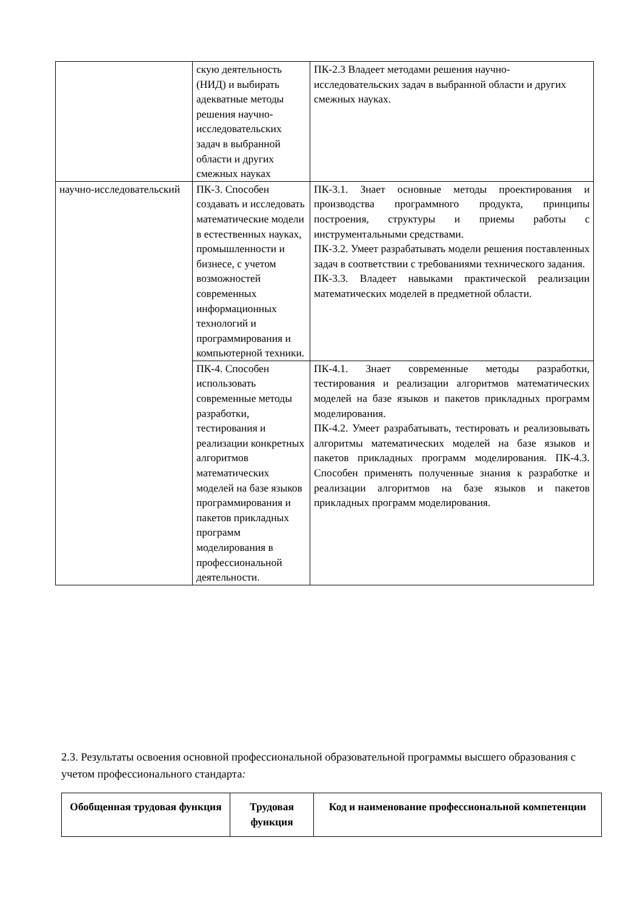| | скую деятельность (НИД) и выбирать адекватные методы решения научно-исследовательских задач в выбранной области и других смежных науках | ПК-2.3 Владеет методами решения научно-исследовательских задач в выбранной области и других смежных науках. |
| научно-исследовательский | ПК-3. Способен создавать и исследовать математические модели в естественных науках, промышленности и бизнесе, с учетом возможностей современных информационных технологий и программирования и компьютерной техники. | ПК-3.1. Знает основные методы проектирования и производства программного продукта, принципы построения, структуры и приемы работы с инструментальными средствами. ПК-3.2. Умеет разрабатывать модели решения поставленных задач в соответствии с требованиями технического задания. ПК-3.3. Владеет навыками практической реализации математических моделей в предметной области. |
| | ПК-4. Способен использовать современные методы разработки, тестирования и реализации конкретных алгоритмов математических моделей на базе языков программирования и пакетов прикладных программ моделирования в профессиональной деятельности. | ПК-4.1. Знает современные методы разработки, тестирования и реализации алгоритмов математических моделей на базе языков и пакетов прикладных программ моделирования. ПК-4.2. Умеет разрабатывать, тестировать и реализовывать алгоритмы математических моделей на базе языков и пакетов прикладных программ моделирования. ПК-4.3. Способен применять полученные знания к разработке и реализации алгоритмов на базе языков и пакетов прикладных программ моделирования. |
2.3. Результаты освоения основной профессиональной образовательной программы высшего образования с учетом профессионального стандарта:
| Обобщенная трудовая функция | Трудовая функция | Код и наименование профессиональной компетенции |
| --- | --- | --- |